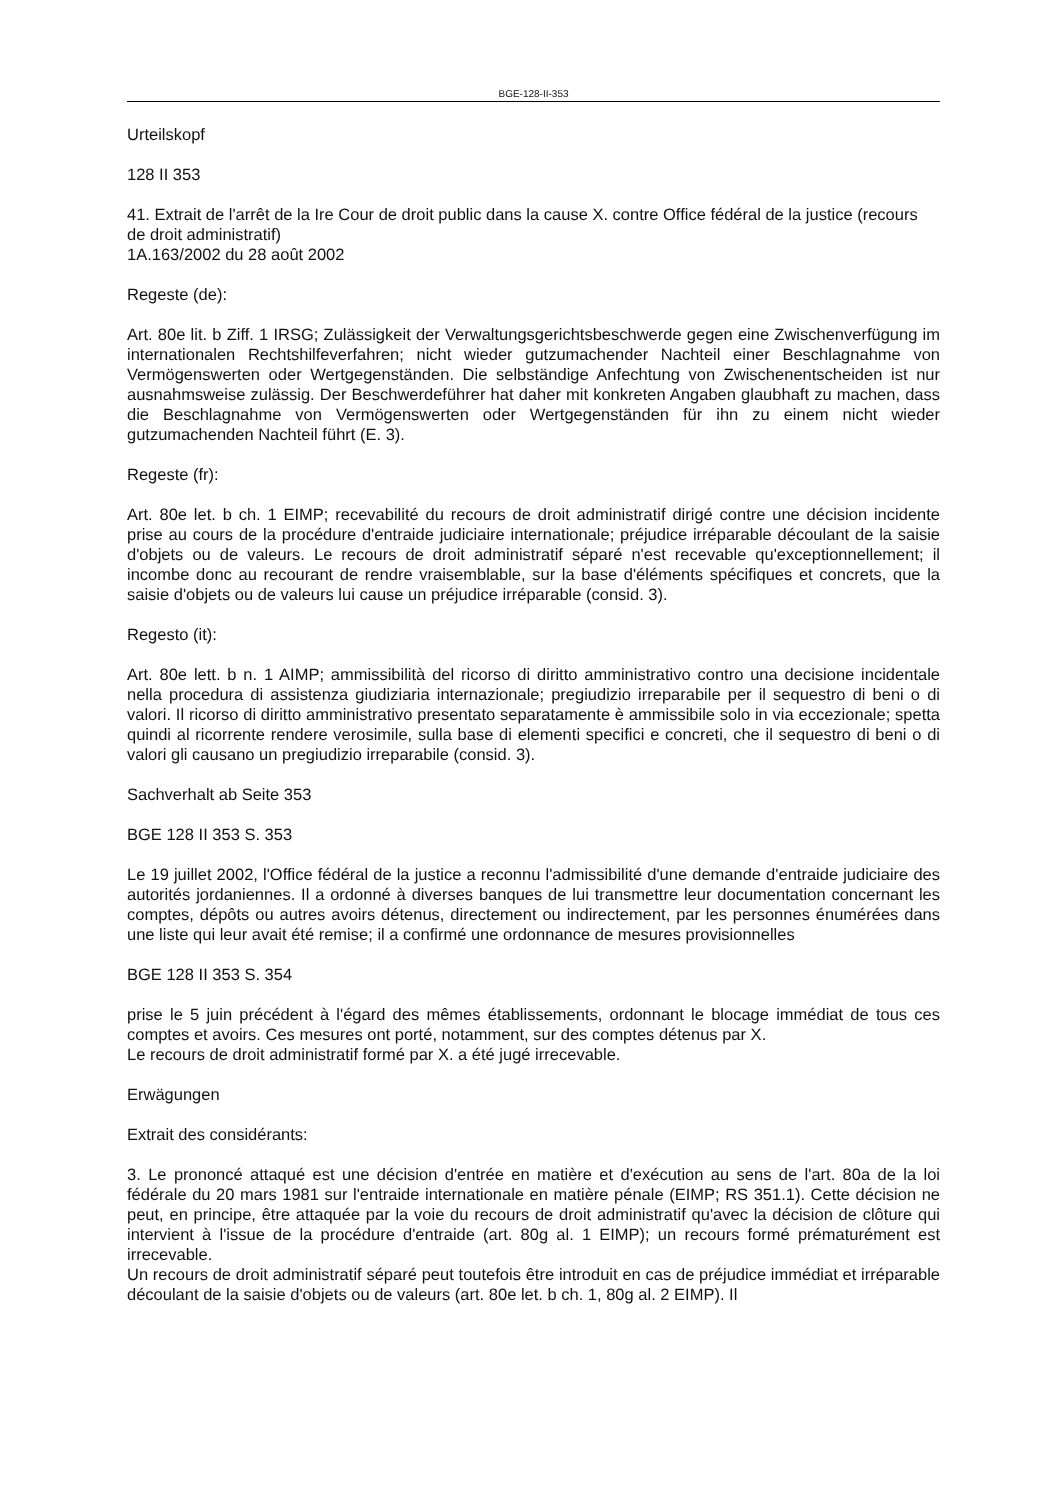BGE-128-II-353
Urteilskopf
128 II 353
41. Extrait de l'arrêt de la Ire Cour de droit public dans la cause X. contre Office fédéral de la justice (recours de droit administratif)
1A.163/2002 du 28 août 2002
Regeste (de):
Art. 80e lit. b Ziff. 1 IRSG; Zulässigkeit der Verwaltungsgerichtsbeschwerde gegen eine Zwischenverfügung im internationalen Rechtshilfeverfahren; nicht wieder gutzumachender Nachteil einer Beschlagnahme von Vermögenswerten oder Wertgegenständen. Die selbständige Anfechtung von Zwischenentscheiden ist nur ausnahmsweise zulässig. Der Beschwerdeführer hat daher mit konkreten Angaben glaubhaft zu machen, dass die Beschlagnahme von Vermögenswerten oder Wertgegenständen für ihn zu einem nicht wieder gutzumachenden Nachteil führt (E. 3).
Regeste (fr):
Art. 80e let. b ch. 1 EIMP; recevabilité du recours de droit administratif dirigé contre une décision incidente prise au cours de la procédure d'entraide judiciaire internationale; préjudice irréparable découlant de la saisie d'objets ou de valeurs. Le recours de droit administratif séparé n'est recevable qu'exceptionnellement; il incombe donc au recourant de rendre vraisemblable, sur la base d'éléments spécifiques et concrets, que la saisie d'objets ou de valeurs lui cause un préjudice irréparable (consid. 3).
Regesto (it):
Art. 80e lett. b n. 1 AIMP; ammissibilità del ricorso di diritto amministrativo contro una decisione incidentale nella procedura di assistenza giudiziaria internazionale; pregiudizio irreparabile per il sequestro di beni o di valori. Il ricorso di diritto amministrativo presentato separatamente è ammissibile solo in via eccezionale; spetta quindi al ricorrente rendere verosimile, sulla base di elementi specifici e concreti, che il sequestro di beni o di valori gli causano un pregiudizio irreparabile (consid. 3).
Sachverhalt ab Seite 353
BGE 128 II 353 S. 353
Le 19 juillet 2002, l'Office fédéral de la justice a reconnu l'admissibilité d'une demande d'entraide judiciaire des autorités jordaniennes. Il a ordonné à diverses banques de lui transmettre leur documentation concernant les comptes, dépôts ou autres avoirs détenus, directement ou indirectement, par les personnes énumérées dans une liste qui leur avait été remise; il a confirmé une ordonnance de mesures provisionnelles
BGE 128 II 353 S. 354
prise le 5 juin précédent à l'égard des mêmes établissements, ordonnant le blocage immédiat de tous ces comptes et avoirs. Ces mesures ont porté, notamment, sur des comptes détenus par X.
Le recours de droit administratif formé par X. a été jugé irrecevable.
Erwägungen
Extrait des considérants:
3. Le prononcé attaqué est une décision d'entrée en matière et d'exécution au sens de l'art. 80a de la loi fédérale du 20 mars 1981 sur l'entraide internationale en matière pénale (EIMP; RS 351.1). Cette décision ne peut, en principe, être attaquée par la voie du recours de droit administratif qu'avec la décision de clôture qui intervient à l'issue de la procédure d'entraide (art. 80g al. 1 EIMP); un recours formé prématurément est irrecevable.
Un recours de droit administratif séparé peut toutefois être introduit en cas de préjudice immédiat et irréparable découlant de la saisie d'objets ou de valeurs (art. 80e let. b ch. 1, 80g al. 2 EIMP). Il